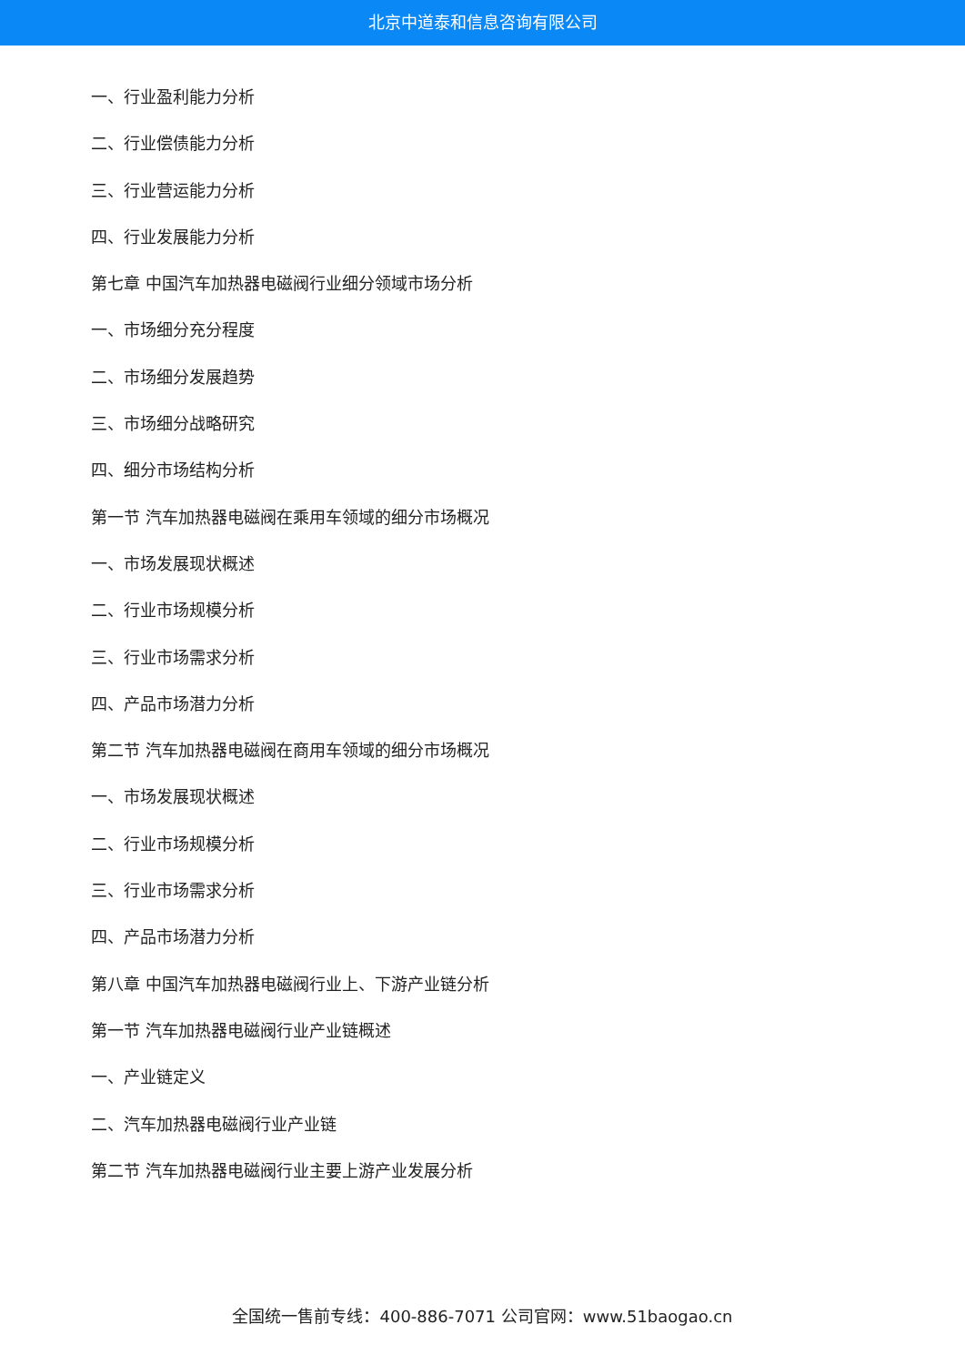北京中道泰和信息咨询有限公司
一、行业盈利能力分析
二、行业偿债能力分析
三、行业营运能力分析
四、行业发展能力分析
第七章 中国汽车加热器电磁阀行业细分领域市场分析
一、市场细分充分程度
二、市场细分发展趋势
三、市场细分战略研究
四、细分市场结构分析
第一节 汽车加热器电磁阀在乘用车领域的细分市场概况
一、市场发展现状概述
二、行业市场规模分析
三、行业市场需求分析
四、产品市场潜力分析
第二节 汽车加热器电磁阀在商用车领域的细分市场概况
一、市场发展现状概述
二、行业市场规模分析
三、行业市场需求分析
四、产品市场潜力分析
第八章 中国汽车加热器电磁阀行业上、下游产业链分析
第一节 汽车加热器电磁阀行业产业链概述
一、产业链定义
二、汽车加热器电磁阀行业产业链
第二节 汽车加热器电磁阀行业主要上游产业发展分析
全国统一售前专线：400-886-7071 公司官网：www.51baogao.cn